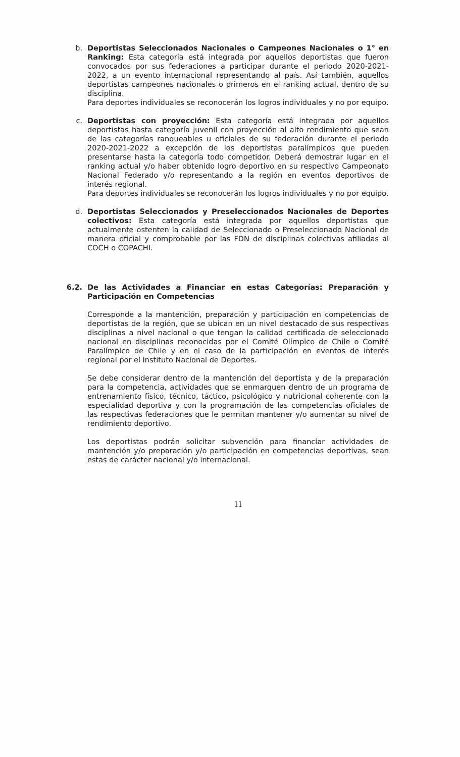b. Deportistas Seleccionados Nacionales o Campeones Nacionales o 1° en Ranking: Esta categoría está integrada por aquellos deportistas que fueron convocados por sus federaciones a participar durante el periodo 2020-2021-2022, a un evento internacional representando al país. Así también, aquellos deportistas campeones nacionales o primeros en el ranking actual, dentro de su disciplina.
Para deportes individuales se reconocerán los logros individuales y no por equipo.
c. Deportistas con proyección: Esta categoría está integrada por aquellos deportistas hasta categoría juvenil con proyección al alto rendimiento que sean de las categorías ranqueables u oficiales de su federación durante el periodo 2020-2021-2022 a excepción de los deportistas paralímpicos que pueden presentarse hasta la categoría todo competidor. Deberá demostrar lugar en el ranking actual y/o haber obtenido logro deportivo en su respectivo Campeonato Nacional Federado y/o representando a la región en eventos deportivos de interés regional.
Para deportes individuales se reconocerán los logros individuales y no por equipo.
d. Deportistas Seleccionados y Preseleccionados Nacionales de Deportes colectivos: Esta categoría está integrada por aquellos deportistas que actualmente ostenten la calidad de Seleccionado o Preseleccionado Nacional de manera oficial y comprobable por las FDN de disciplinas colectivas afiliadas al COCH o COPACHI.
6.2. De las Actividades a Financiar en estas Categorías: Preparación y Participación en Competencias
Corresponde a la mantención, preparación y participación en competencias de deportistas de la región, que se ubican en un nivel destacado de sus respectivas disciplinas a nivel nacional o que tengan la calidad certificada de seleccionado nacional en disciplinas reconocidas por el Comité Olímpico de Chile o Comité Paralímpico de Chile y en el caso de la participación en eventos de interés regional por el Instituto Nacional de Deportes.
Se debe considerar dentro de la mantención del deportista y de la preparación para la competencia, actividades que se enmarquen dentro de un programa de entrenamiento físico, técnico, táctico, psicológico y nutricional coherente con la especialidad deportiva y con la programación de las competencias oficiales de las respectivas federaciones que le permitan mantener y/o aumentar su nivel de rendimiento deportivo.
Los deportistas podrán solicitar subvención para financiar actividades de mantención y/o preparación y/o participación en competencias deportivas, sean estas de carácter nacional y/o internacional.
11